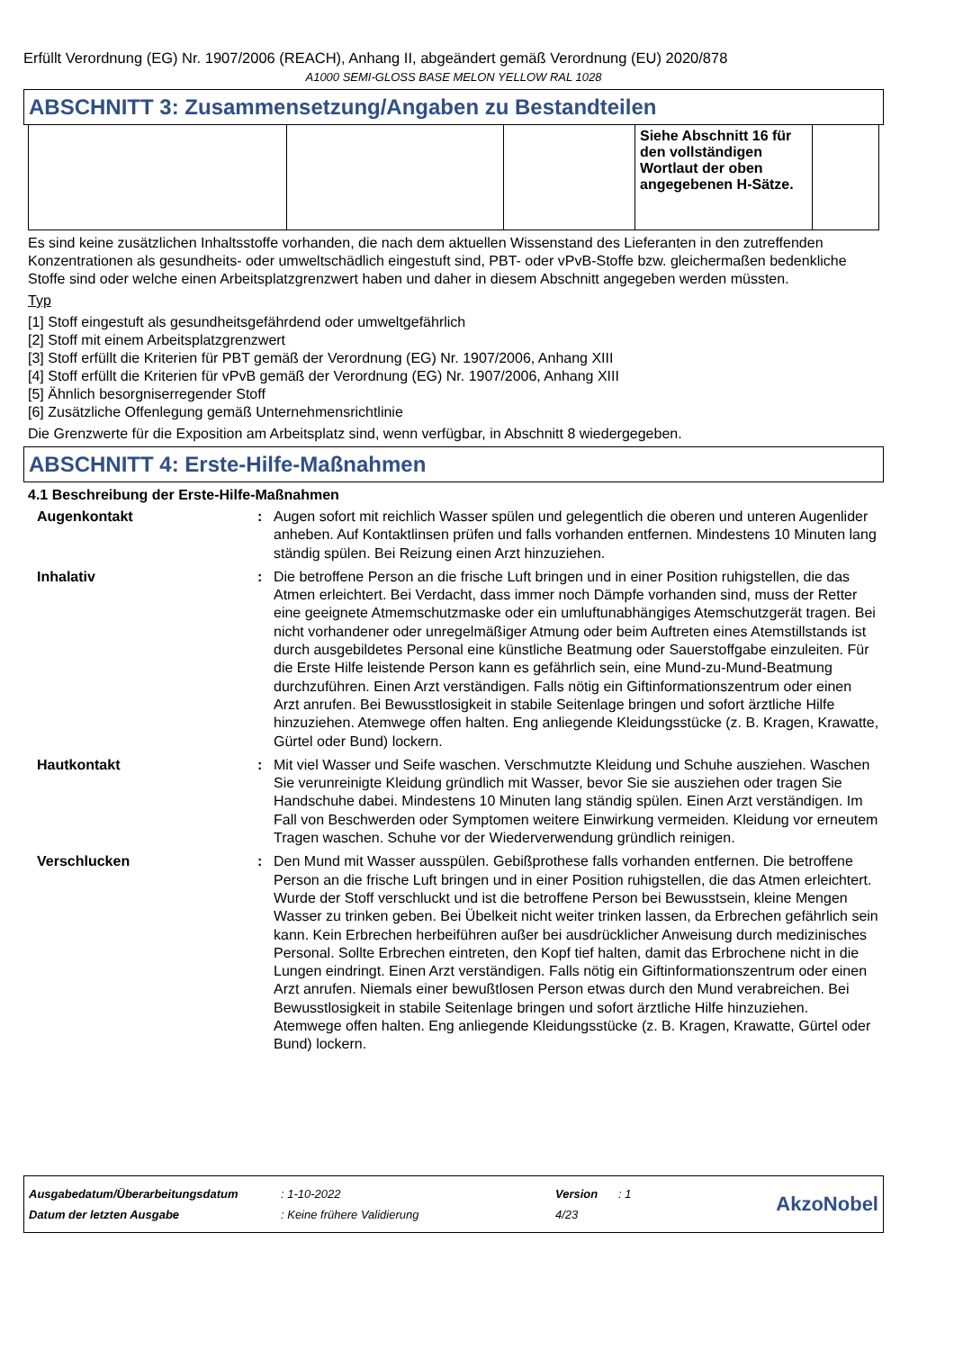Erfüllt Verordnung (EG) Nr. 1907/2006 (REACH), Anhang II, abgeändert gemäß Verordnung (EU) 2020/878
A1000 SEMI-GLOSS BASE MELON YELLOW RAL 1028
ABSCHNITT 3: Zusammensetzung/Angaben zu Bestandteilen
| | | | Siehe Abschnitt 16 für den vollständigen Wortlaut der oben angegebenen H-Sätze. | |
Es sind keine zusätzlichen Inhaltsstoffe vorhanden, die nach dem aktuellen Wissenstand des Lieferanten in den zutreffenden Konzentrationen als gesundheits- oder umweltschädlich eingestuft sind, PBT- oder vPvB-Stoffe bzw. gleichermaßen bedenkliche Stoffe sind oder welche einen Arbeitsplatzgrenzwert haben und daher in diesem Abschnitt angegeben werden müssten.
Typ
[1] Stoff eingestuft als gesundheitsgefährdend oder umweltgefährlich
[2] Stoff mit einem Arbeitsplatzgrenzwert
[3] Stoff erfüllt die Kriterien für PBT gemäß der Verordnung (EG) Nr. 1907/2006, Anhang XIII
[4] Stoff erfüllt die Kriterien für vPvB gemäß der Verordnung (EG) Nr. 1907/2006, Anhang XIII
[5] Ähnlich besorgniserregender Stoff
[6] Zusätzliche Offenlegung gemäß Unternehmensrichtlinie
Die Grenzwerte für die Exposition am Arbeitsplatz sind, wenn verfügbar, in Abschnitt 8 wiedergegeben.
ABSCHNITT 4: Erste-Hilfe-Maßnahmen
4.1 Beschreibung der Erste-Hilfe-Maßnahmen
Augenkontakt : Augen sofort mit reichlich Wasser spülen und gelegentlich die oberen und unteren Augenlider anheben. Auf Kontaktlinsen prüfen und falls vorhanden entfernen. Mindestens 10 Minuten lang ständig spülen. Bei Reizung einen Arzt hinzuziehen.
Inhalativ : Die betroffene Person an die frische Luft bringen und in einer Position ruhigstellen, die das Atmen erleichtert. Bei Verdacht, dass immer noch Dämpfe vorhanden sind, muss der Retter eine geeignete Atmemschutzmaske oder ein umluftunabhängiges Atemschutzgerät tragen. Bei nicht vorhandener oder unregelmäßiger Atmung oder beim Auftreten eines Atemstillstands ist durch ausgebildetes Personal eine künstliche Beatmung oder Sauerstoffgabe einzuleiten. Für die Erste Hilfe leistende Person kann es gefährlich sein, eine Mund-zu-Mund-Beatmung durchzuführen. Einen Arzt verständigen. Falls nötig ein Giftinformationszentrum oder einen Arzt anrufen. Bei Bewusstlosigkeit in stabile Seitenlage bringen und sofort ärztliche Hilfe hinzuziehen. Atemwege offen halten. Eng anliegende Kleidungsstücke (z. B. Kragen, Krawatte, Gürtel oder Bund) lockern.
Hautkontakt : Mit viel Wasser und Seife waschen. Verschmutzte Kleidung und Schuhe ausziehen. Waschen Sie verunreinigte Kleidung gründlich mit Wasser, bevor Sie sie ausziehen oder tragen Sie Handschuhe dabei. Mindestens 10 Minuten lang ständig spülen. Einen Arzt verständigen. Im Fall von Beschwerden oder Symptomen weitere Einwirkung vermeiden. Kleidung vor erneutem Tragen waschen. Schuhe vor der Wiederverwendung gründlich reinigen.
Verschlucken : Den Mund mit Wasser ausspülen. Gebißprothese falls vorhanden entfernen. Die betroffene Person an die frische Luft bringen und in einer Position ruhigstellen, die das Atmen erleichtert. Wurde der Stoff verschluckt und ist die betroffene Person bei Bewusstsein, kleine Mengen Wasser zu trinken geben. Bei Übelkeit nicht weiter trinken lassen, da Erbrechen gefährlich sein kann. Kein Erbrechen herbeiführen außer bei ausdrücklicher Anweisung durch medizinisches Personal. Sollte Erbrechen eintreten, den Kopf tief halten, damit das Erbrochene nicht in die Lungen eindringt. Einen Arzt verständigen. Falls nötig ein Giftinformationszentrum oder einen Arzt anrufen. Niemals einer bewußtlosen Person etwas durch den Mund verabreichen. Bei Bewusstlosigkeit in stabile Seitenlage bringen und sofort ärztliche Hilfe hinzuziehen. Atemwege offen halten. Eng anliegende Kleidungsstücke (z. B. Kragen, Krawatte, Gürtel oder Bund) lockern.
| Ausgabedatum/Überarbeitungsdatum | : 1-10-2022 | Version | : 1 | AkzoNobel |
| Datum der letzten Ausgabe | : Keine frühere Validierung | 4/23 | | |